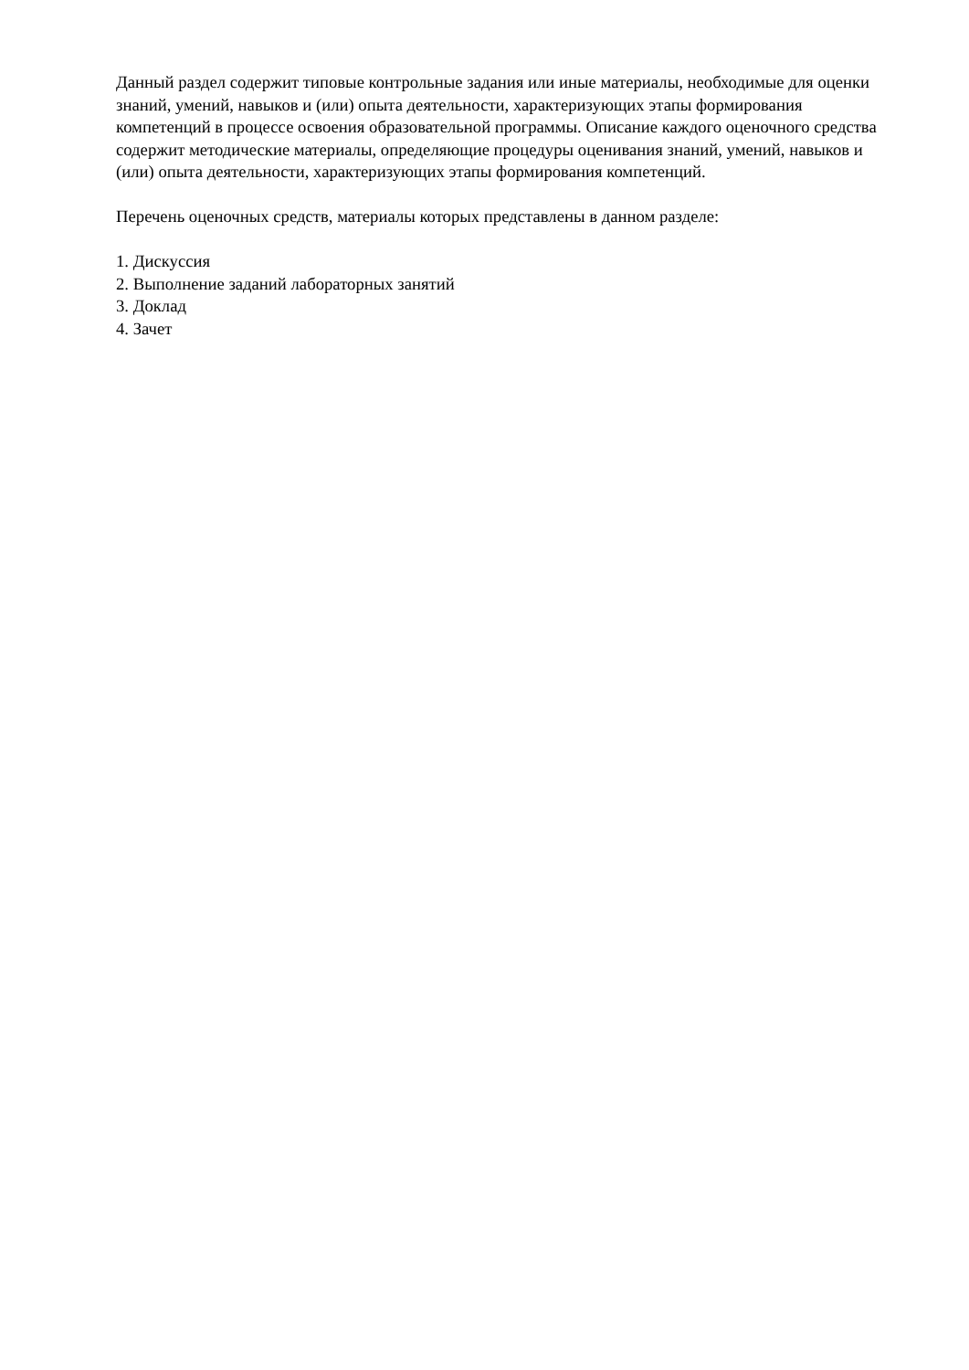Данный раздел содержит типовые контрольные задания или иные материалы, необходимые для оценки знаний, умений, навыков и (или) опыта деятельности, характеризующих этапы формирования компетенций в процессе освоения образовательной программы. Описание каждого оценочного средства содержит методические материалы, определяющие процедуры оценивания знаний, умений, навыков и (или) опыта деятельности, характеризующих этапы формирования компетенций.
Перечень оценочных средств, материалы которых представлены в данном разделе:
1. Дискуссия
2. Выполнение заданий лабораторных занятий
3. Доклад
4. Зачет